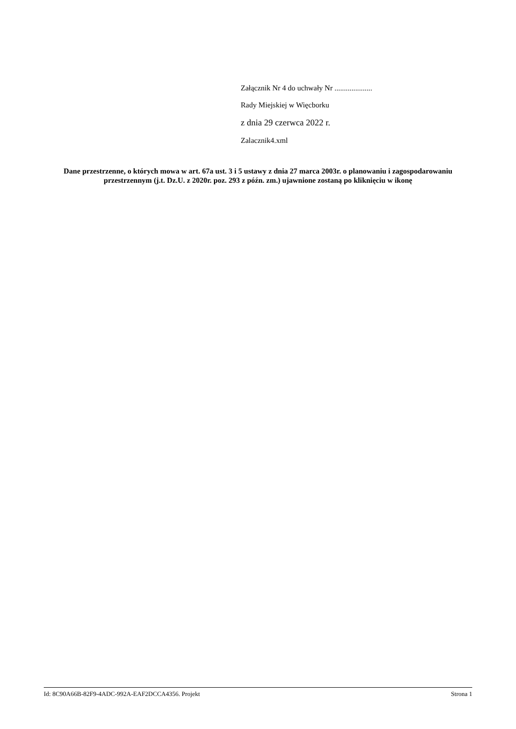Załącznik Nr 4 do uchwały Nr ....................
Rady Miejskiej w Więcborku
z dnia 29 czerwca 2022 r.
Zalacznik4.xml
Dane przestrzenne, o których mowa w art. 67a ust. 3 i 5 ustawy z dnia 27 marca 2003r. o planowaniu i zagospodarowaniu przestrzennym (j.t. Dz.U. z 2020r. poz. 293 z późn. zm.) ujawnione zostaną po kliknięciu w ikonę
Id: 8C90A66B-82F9-4ADC-992A-EAF2DCCA4356. Projekt Strona 1